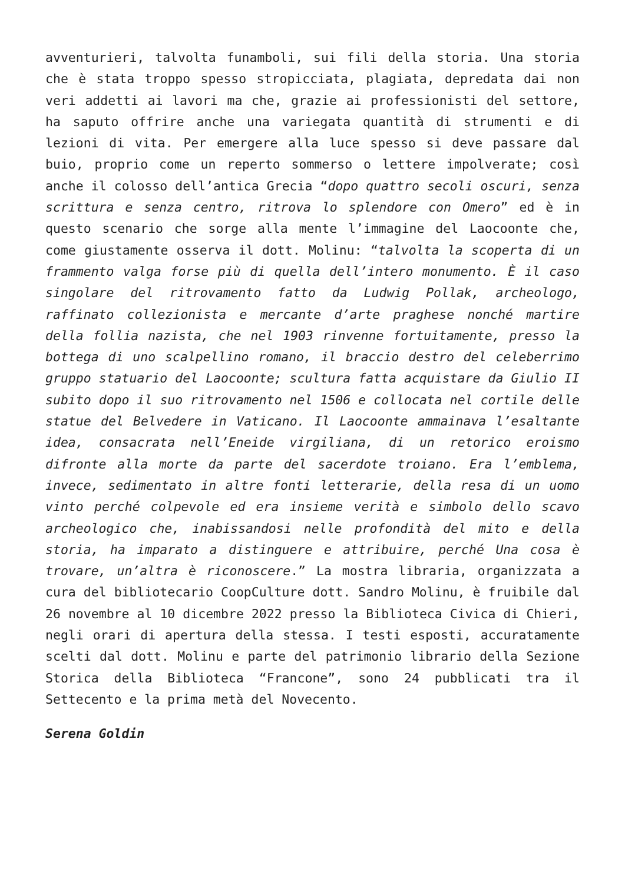avventurieri, talvolta funamboli, sui fili della storia. Una storia che è stata troppo spesso stropicciata, plagiata, depredata dai non veri addetti ai lavori ma che, grazie ai professionisti del settore, ha saputo offrire anche una variegata quantità di strumenti e di lezioni di vita. Per emergere alla luce spesso si deve passare dal buio, proprio come un reperto sommerso o lettere impolverate; così anche il colosso dell’antica Grecia “dopo quattro secoli oscuri, senza scrittura e senza centro, ritrova lo splendore con Omero” ed è in questo scenario che sorge alla mente l’immagine del Laocoonte che, come giustamente osserva il dott. Molinu: “talvolta la scoperta di un frammento valga forse più di quella dell’intero monumento. È il caso singolare del ritrovamento fatto da Ludwig Pollak, archeologo, raffinato collezionista e mercante d’arte praghese nonché martire della follia nazista, che nel 1903 rinvenne fortuitamente, presso la bottega di uno scalpellino romano, il braccio destro del celeberrimo gruppo statuario del Laocoonte; scultura fatta acquistare da Giulio II subito dopo il suo ritrovamento nel 1506 e collocata nel cortile delle statue del Belvedere in Vaticano. Il Laocoonte ammainava l’esaltante idea, consacrata nell’Eneide virgiliana, di un retorico eroismo difronte alla morte da parte del sacerdote troiano. Era l’emblema, invece, sedimentato in altre fonti letterarie, della resa di un uomo vinto perché colpevole ed era insieme verità e simbolo dello scavo archeologico che, inabissandosi nelle profondità del mito e della storia, ha imparato a distinguere e attribuire, perché Una cosa è trovare, un’altra è riconoscere.” La mostra libraria, organizzata a cura del bibliotecario CoopCulture dott. Sandro Molinu, è fruibile dal 26 novembre al 10 dicembre 2022 presso la Biblioteca Civica di Chieri, negli orari di apertura della stessa. I testi esposti, accuratamente scelti dal dott. Molinu e parte del patrimonio librario della Sezione Storica della Biblioteca “Francone”, sono 24 pubblicati tra il Settecento e la prima metà del Novecento.
Serena Goldin